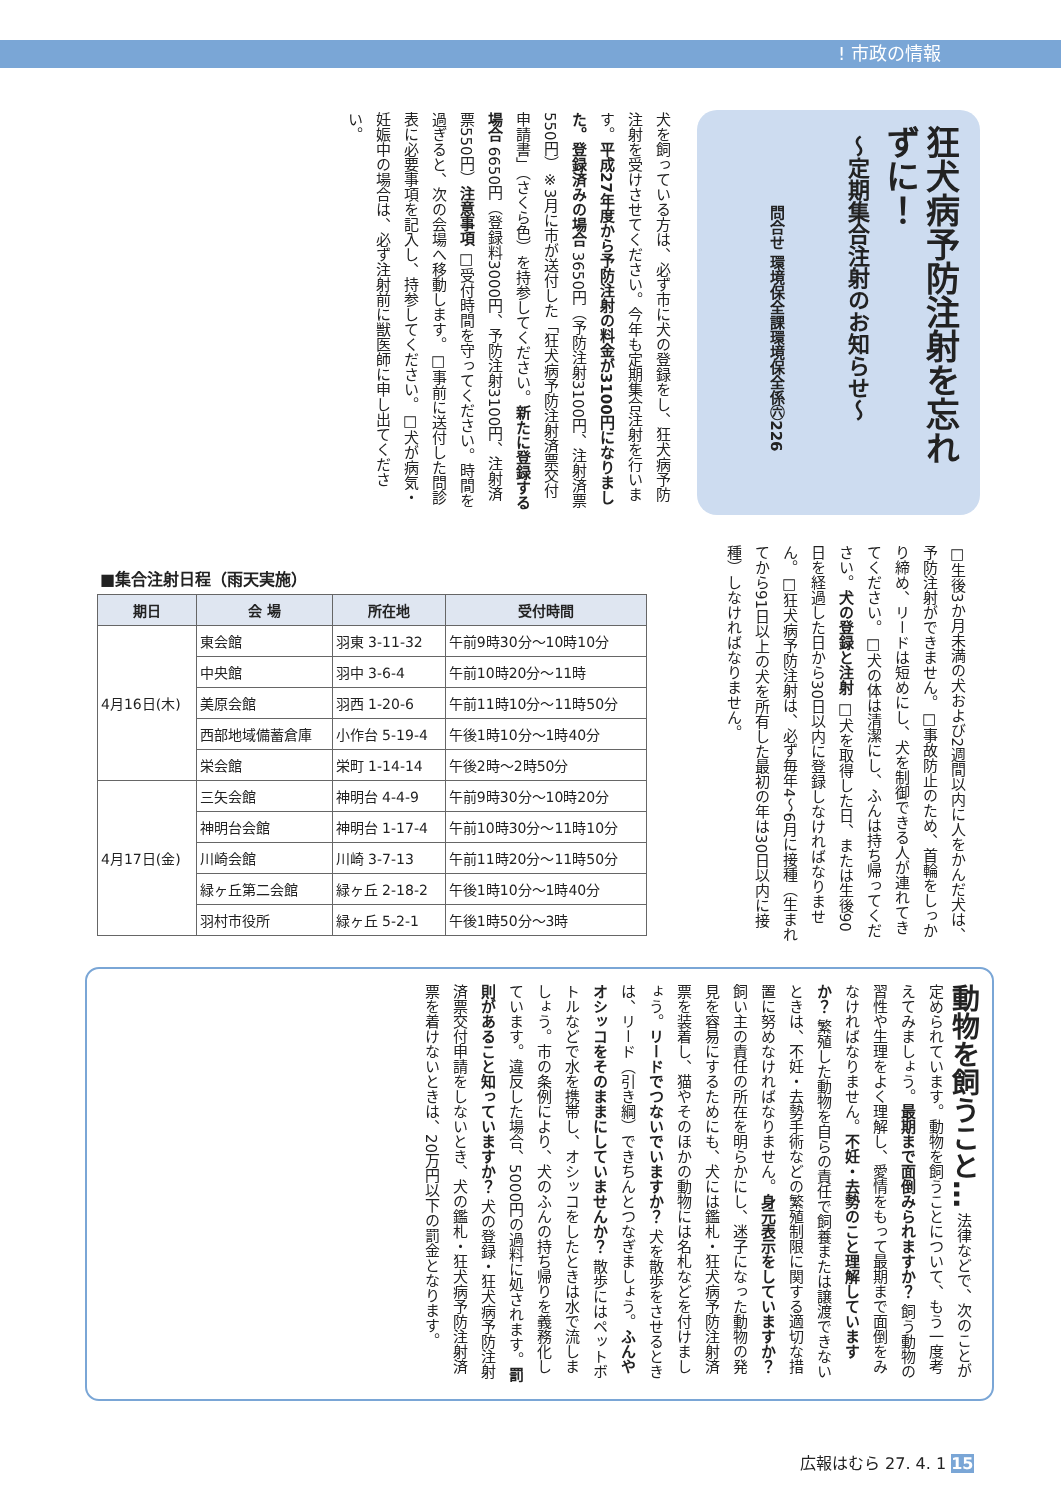! 市政の情報
狂犬病予防注射を忘れずに！
～定期集合注射のお知らせ～
問合せ 環境保全課環境保全係㊅226
犬を飼っている方は、必ず市に犬の登録をし、狂犬病予防注射を受けさせてください。今年も定期集合注射を行います。平成27年度から予防注射の料金が3100円になりました。登録済みの場合 3650円（予防注射3100円、注射済票550円）※3月に市が送付した「狂犬病予防注射済票交付申請書」（さくら色）を持参してください。新たに登録する場合 6650円（登録料3000円、予防注射3100円、注射済票550円）注意事項 □受付時間を守ってください。時間を過ぎると、次の会場へ移動します。□事前に送付した問診表に必要事項を記入し、持参してください。□犬が病気・妊娠中の場合は、必ず注射前に獣医師に申し出てください。
□生後3か月未満の犬および2週間以内に人をかんだ犬は、予防注射ができません。□事故防止のため、首輪をしっかり締め、リードは短めにし、犬を制御できる人が連れてきてください。□犬の体は清潔にし、ふんは持ち帰ってください。犬の登録と注射 □犬を取得した日、または生後90日を経過した日から30日以内に登録しなければなりません。□狂犬病予防注射は、必ず毎年4～6月に接種（生まれてから91日以上の犬を所有した最初の年は30日以内に接種）しなければなりません。
■集合注射日程（雨天実施）
| 期日 | 会 場 | 所在地 | 受付時間 |
| --- | --- | --- | --- |
| 4月16日(木) | 東会館 | 羽東 3-11-32 | 午前9時30分～10時10分 |
| | 中央館 | 羽中 3-6-4 | 午前10時20分～11時 |
| | 美原会館 | 羽西 1-20-6 | 午前11時10分～11時50分 |
| | 西部地域備蓄倉庫 | 小作台 5-19-4 | 午後1時10分～1時40分 |
| | 栄会館 | 栄町 1-14-14 | 午後2時～2時50分 |
| 4月17日(金) | 三矢会館 | 神明台 4-4-9 | 午前9時30分～10時20分 |
| | 神明台会館 | 神明台 1-17-4 | 午前10時30分～11時10分 |
| | 川崎会館 | 川崎 3-7-13 | 午前11時20分～11時50分 |
| | 緑ヶ丘第二会館 | 緑ヶ丘 2-18-2 | 午後1時10分～1時40分 |
| | 羽村市役所 | 緑ヶ丘 5-2-1 | 午後1時50分～3時 |
動物を飼うこと… 法律などで、次のことが定められています。動物を飼うことについて、もう一度考えてみましょう。最期まで面倒みられますか？ 飼う動物の習性や生理をよく理解し、愛情をもって最期まで面倒をみなければなりません。不妊・去勢のこと理解していますか？ 繁殖した動物を自らの責任で飼養または譲渡できないときは、不妊・去勢手術などの繁殖制限に関する適切な措置に努めなければなりません。身元表示をしていますか？ 飼い主の責任の所在を明らかにし、迷子になった動物の発見を容易にするためにも、犬には鑑札・狂犬病予防注射済票を装着し、猫やそのほかの動物には名札などを付けましょう。リードでつないでいますか？ 犬を散歩をさせるときは、リード（引き綱）できちんとつなぎましょう。ふんやオシッコをそのままにしていませんか？ 散歩にはペットボトルなどで水を携帯し、オシッコをしたときは水で流しましょう。市の条例により、犬のふんの持ち帰りを義務化しています。違反した場合、5000円の過料に処されます。罰則があること知っていますか？ 犬の登録・狂犬病予防注射済票交付申請をしないとき、犬の鑑札・狂犬病予防注射済票を着けないときは、20万円以下の罰金となります。
広報はむら 27. 4. 1 15